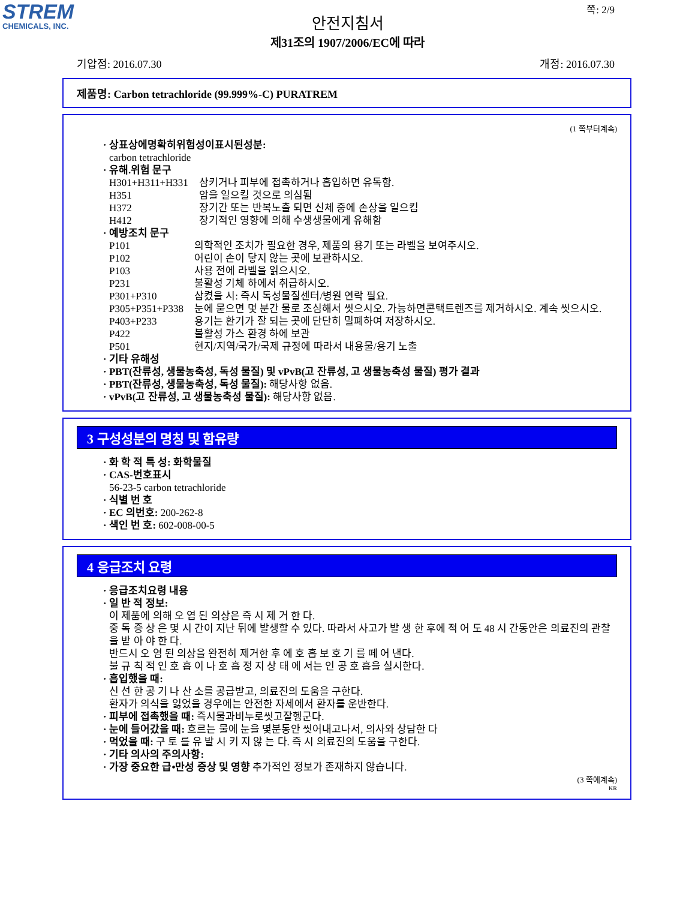STREM
CHEMICALS, INC.
쪽: 2/9
안전지침서
제31조의 1907/2006/EC에 따라
기압점: 2016.07.30 개정: 2016.07.30
제품명: Carbon tetrachloride (99.999%-C) PURATREM
(1 쪽부터계속)
· 상표상에명확히위험성이표시된성분:
carbon tetrachloride
· 유해.위험 문구
H301+H311+H331 삼키거나 피부에 접촉하거나 흡입하면 유독함.
H351 암을 일으킬 것으로 의심됨
H372 장기간 또는 반복노출 되면 신체 중에 손상을 일으킴
H412 장기적인 영향에 의해 수생생물에게 유해함
· 예방조치 문구
P101 의학적인 조치가 필요한 경우, 제품의 용기 또는 라벨을 보여주시오.
P102 어린이 손이 닿지 않는 곳에 보관하시오.
P103 사용 전에 라벨을 읽으시오.
P231 불활성 기체 하에서 취급하시오.
P301+P310 삼켰을 시: 즉시 독성물질센터/병원 연락 필요.
P305+P351+P338 눈에 묻으면 몇 분간 물로 조심해서 씻으시오. 가능하면콘택트렌즈를 제거하시오. 계속 씻으시오.
P403+P233 용기는 환기가 잘 되는 곳에 단단히 밀폐하여 저장하시오.
P422 불활성 가스 환경 하에 보관
P501 현지/지역/국가/국제 규정에 따라서 내용물/용기 노출
· 기타 유해성
· PBT(잔류성, 생물농축성, 독성 물질) 및 vPvB(고 잔류성, 고 생물농축성 물질) 평가 결과
· PBT(잔류성, 생물농축성, 독성 물질): 해당사항 없음.
· vPvB(고 잔류성, 고 생물농축성 물질): 해당사항 없음.
3 구성성분의 명칭 및 함유량
· 화 학 적 특 성: 화학물질
· CAS-번호표시
56-23-5 carbon tetrachloride
· 식별 번 호
· EC 의번호: 200-262-8
· 색인 번 호: 602-008-00-5
4 응급조치 요령
· 응급조치요령 내용
· 일 반 적 정보:
이 제품에 의해 오 염 된 의상은 즉 시 제 거 한 다.
중 독 증 상 은 몇 시 간이 지난 뒤에 발생할 수 있다. 따라서 사고가 발 생 한 후에 적 어 도 48 시 간동안은 의료진의 관찰을 받 아 야 한 다.
반드시 오 염 된 의상을 완전히 제거한 후 에 호 흡 보 호 기 를 떼 어 낸다.
불 규 칙 적 인 호 흡 이 나 호 흡 정 지 상 태 에 서는 인 공 호 흡을 실시한다.
· 흡입했을 때:
신 선 한 공 기 나 산 소를 공급받고, 의료진의 도움을 구한다.
환자가 의식을 잃었을 경우에는 안전한 자세에서 환자를 운반한다.
· 피부에 접촉했을 때: 즉시물과비누로씻고잘헹군다.
· 눈에 들어갔을 때: 흐르는 물에 눈을 몇분동안 씻어내고나서, 의사와 상담한 다
· 먹었을 때: 구 토 를 유 발 시 키 지 않 는 다. 즉 시 의료진의 도움을 구한다.
· 기타 의사의 주의사항:
· 가장 중요한 급•만성 증상 및 영향 추가적인 정보가 존재하지 않습니다.
(3 쪽에계속)
KR